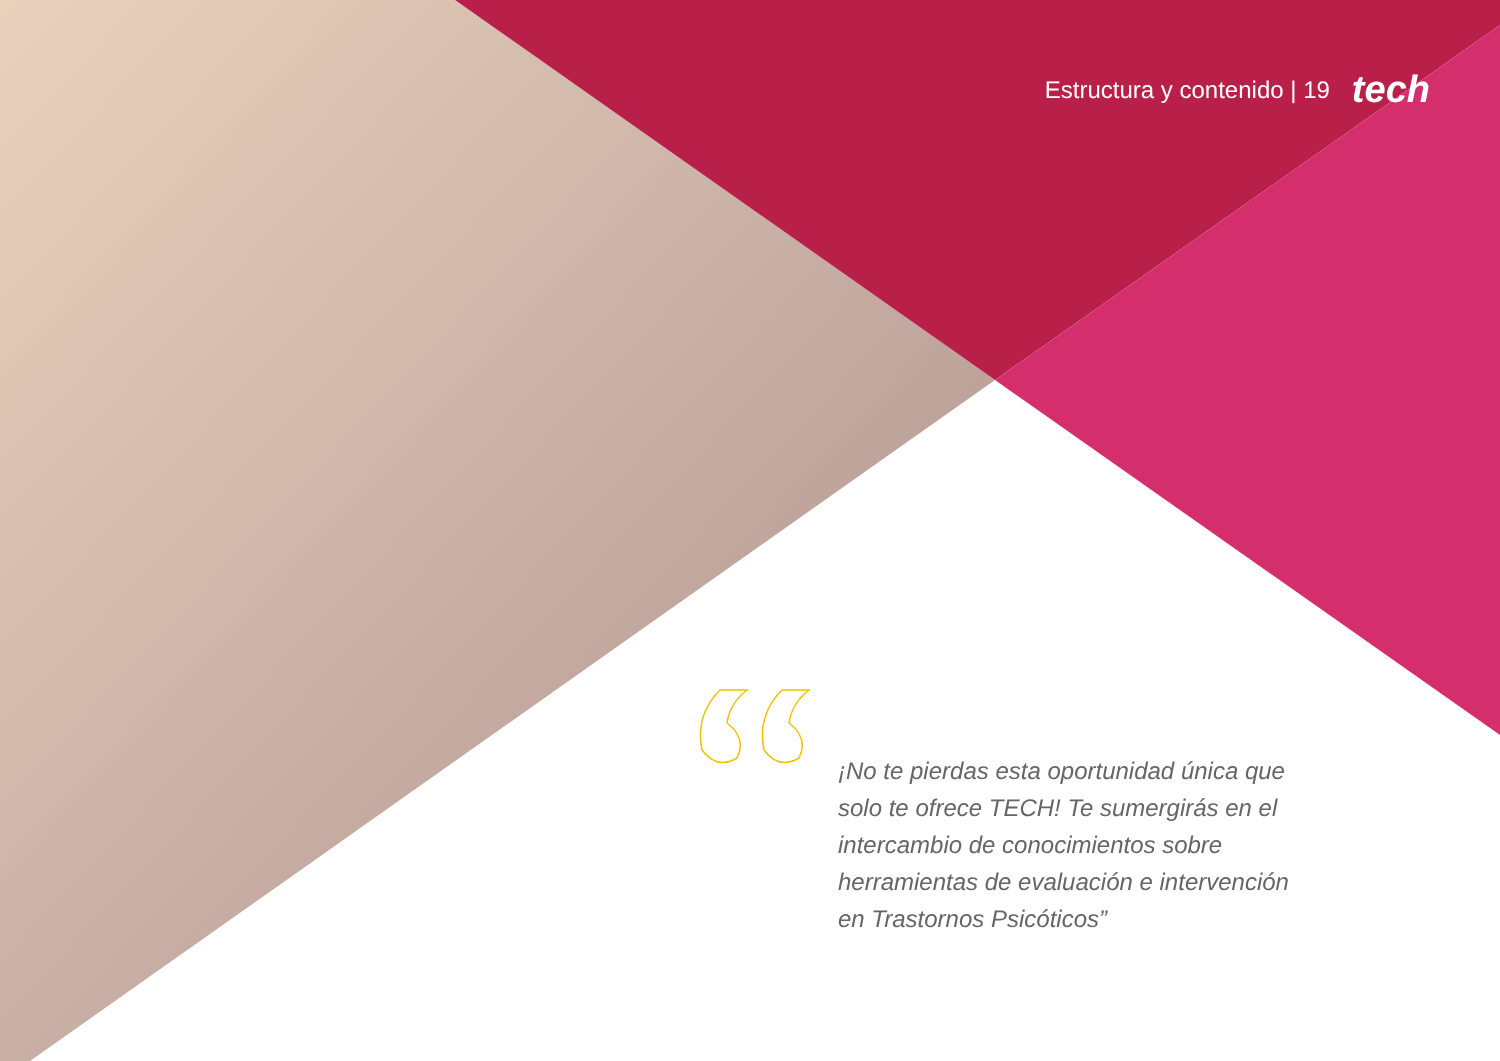Estructura y contenido | 19 tech
¡No te pierdas esta oportunidad única que solo te ofrece TECH! Te sumergirás en el intercambio de conocimientos sobre herramientas de evaluación e intervención en Trastornos Psicóticos”